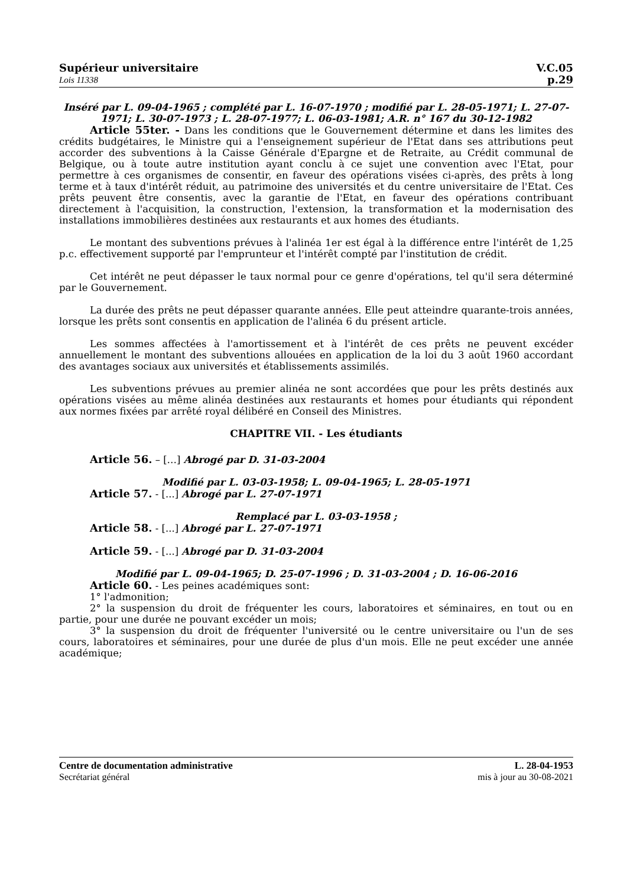Supérieur universitaire
Lois 11338
V.C.05
p.29
Inséré par L. 09-04-1965 ; complété par L. 16-07-1970 ; modifié par L. 28-05-1971; L. 27-07-1971; L. 30-07-1973 ; L. 28-07-1977; L. 06-03-1981; A.R. n° 167 du 30-12-1982
Article 55ter. - Dans les conditions que le Gouvernement détermine et dans les limites des crédits budgétaires, le Ministre qui a l'enseignement supérieur de l'Etat dans ses attributions peut accorder des subventions à la Caisse Générale d'Epargne et de Retraite, au Crédit communal de Belgique, ou à toute autre institution ayant conclu à ce sujet une convention avec l'Etat, pour permettre à ces organismes de consentir, en faveur des opérations visées ci-après, des prêts à long terme et à taux d'intérêt réduit, au patrimoine des universités et du centre universitaire de l'Etat. Ces prêts peuvent être consentis, avec la garantie de l'Etat, en faveur des opérations contribuant directement à l'acquisition, la construction, l'extension, la transformation et la modernisation des installations immobilières destinées aux restaurants et aux homes des étudiants.
Le montant des subventions prévues à l'alinéa 1er est égal à la différence entre l'intérêt de 1,25 p.c. effectivement supporté par l'emprunteur et l'intérêt compté par l'institution de crédit.
Cet intérêt ne peut dépasser le taux normal pour ce genre d'opérations, tel qu'il sera déterminé par le Gouvernement.
La durée des prêts ne peut dépasser quarante années. Elle peut atteindre quarante-trois années, lorsque les prêts sont consentis en application de l'alinéa 6 du présent article.
Les sommes affectées à l'amortissement et à l'intérêt de ces prêts ne peuvent excéder annuellement le montant des subventions allouées en application de la loi du 3 août 1960 accordant des avantages sociaux aux universités et établissements assimilés.
Les subventions prévues au premier alinéa ne sont accordées que pour les prêts destinés aux opérations visées au même alinéa destinées aux restaurants et homes pour étudiants qui répondent aux normes fixées par arrêté royal délibéré en Conseil des Ministres.
CHAPITRE VII. - Les étudiants
Article 56. – […] Abrogé par D. 31-03-2004
Modifié par L. 03-03-1958; L. 09-04-1965; L. 28-05-1971
Article 57. - [...] Abrogé par L. 27-07-1971
Remplacé par L. 03-03-1958 ;
Article 58. - [...] Abrogé par L. 27-07-1971
Article 59. - [...] Abrogé par D. 31-03-2004
Modifié par L. 09-04-1965; D. 25-07-1996 ; D. 31-03-2004 ; D. 16-06-2016
Article 60. - Les peines académiques sont:
1° l'admonition;
2° la suspension du droit de fréquenter les cours, laboratoires et séminaires, en tout ou en partie, pour une durée ne pouvant excéder un mois;
3° la suspension du droit de fréquenter l'université ou le centre universitaire ou l'un de ses cours, laboratoires et séminaires, pour une durée de plus d'un mois. Elle ne peut excéder une année académique;
Centre de documentation administrative
Secrétariat général
L. 28-04-1953
mis à jour au 30-08-2021